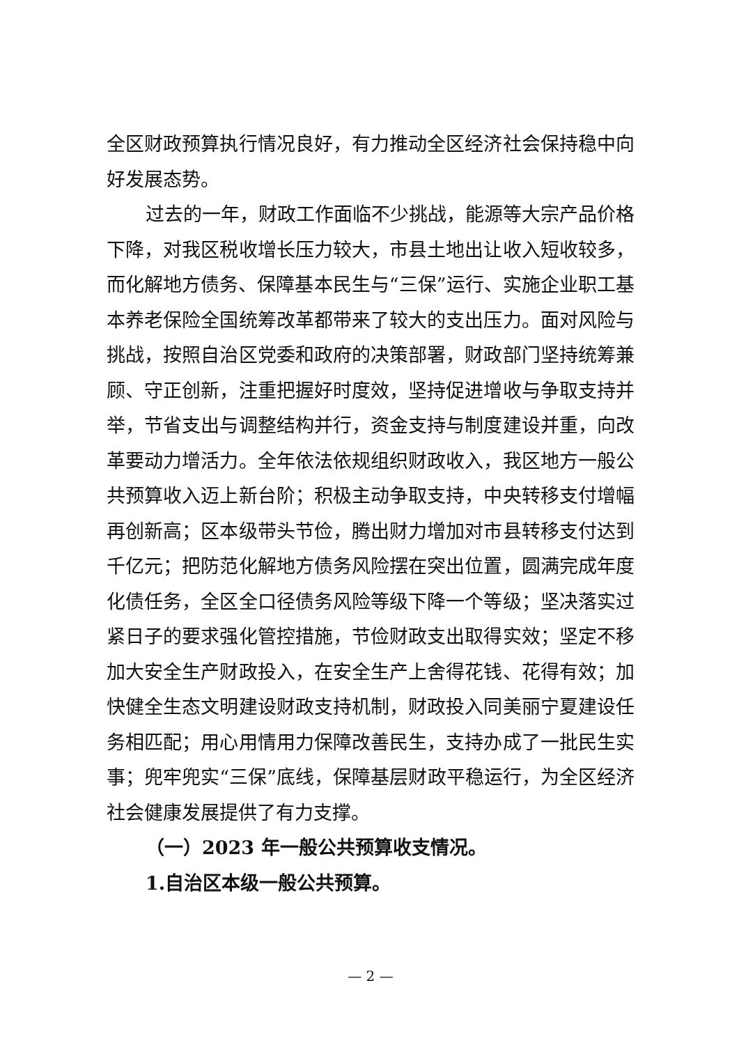全区财政预算执行情况良好，有力推动全区经济社会保持稳中向好发展态势。
过去的一年，财政工作面临不少挑战，能源等大宗产品价格下降，对我区税收增长压力较大，市县土地出让收入短收较多，而化解地方债务、保障基本民生与“三保”运行、实施企业职工基本养老保险全国统筹改革都带来了较大的支出压力。面对风险与挑战，按照自治区党委和政府的决策部署，财政部门坚持统筹兼顾、守正创新，注重把握好时度效，坚持促进增收与争取支持并举，节省支出与调整结构并行，资金支持与制度建设并重，向改革要动力增活力。全年依法依规组织财政收入，我区地方一般公共预算收入迈上新台阶；积极主动争取支持，中央转移支付增幅再创新高；区本级带头节俭，腾出财力增加对市县转移支付达到千亿元；把防范化解地方债务风险摆在突出位置，圆满完成年度化债任务，全区全口径债务风险等级下降一个等级；坚决落实过紧日子的要求强化管控措施，节俭财政支出取得实效；坚定不移加大安全生产财政投入，在安全生产上舍得花钱、花得有效；加快健全生态文明建设财政支持机制，财政投入同美丽宁夏建设任务相匹配；用心用情用力保障改善民生，支持办成了一批民生实事；兜牢兜实“三保”底线，保障基层财政平稳运行，为全区经济社会健康发展提供了有力支撑。
（一）2023 年一般公共预算收支情况。
1.自治区本级一般公共预算。
— 2 —